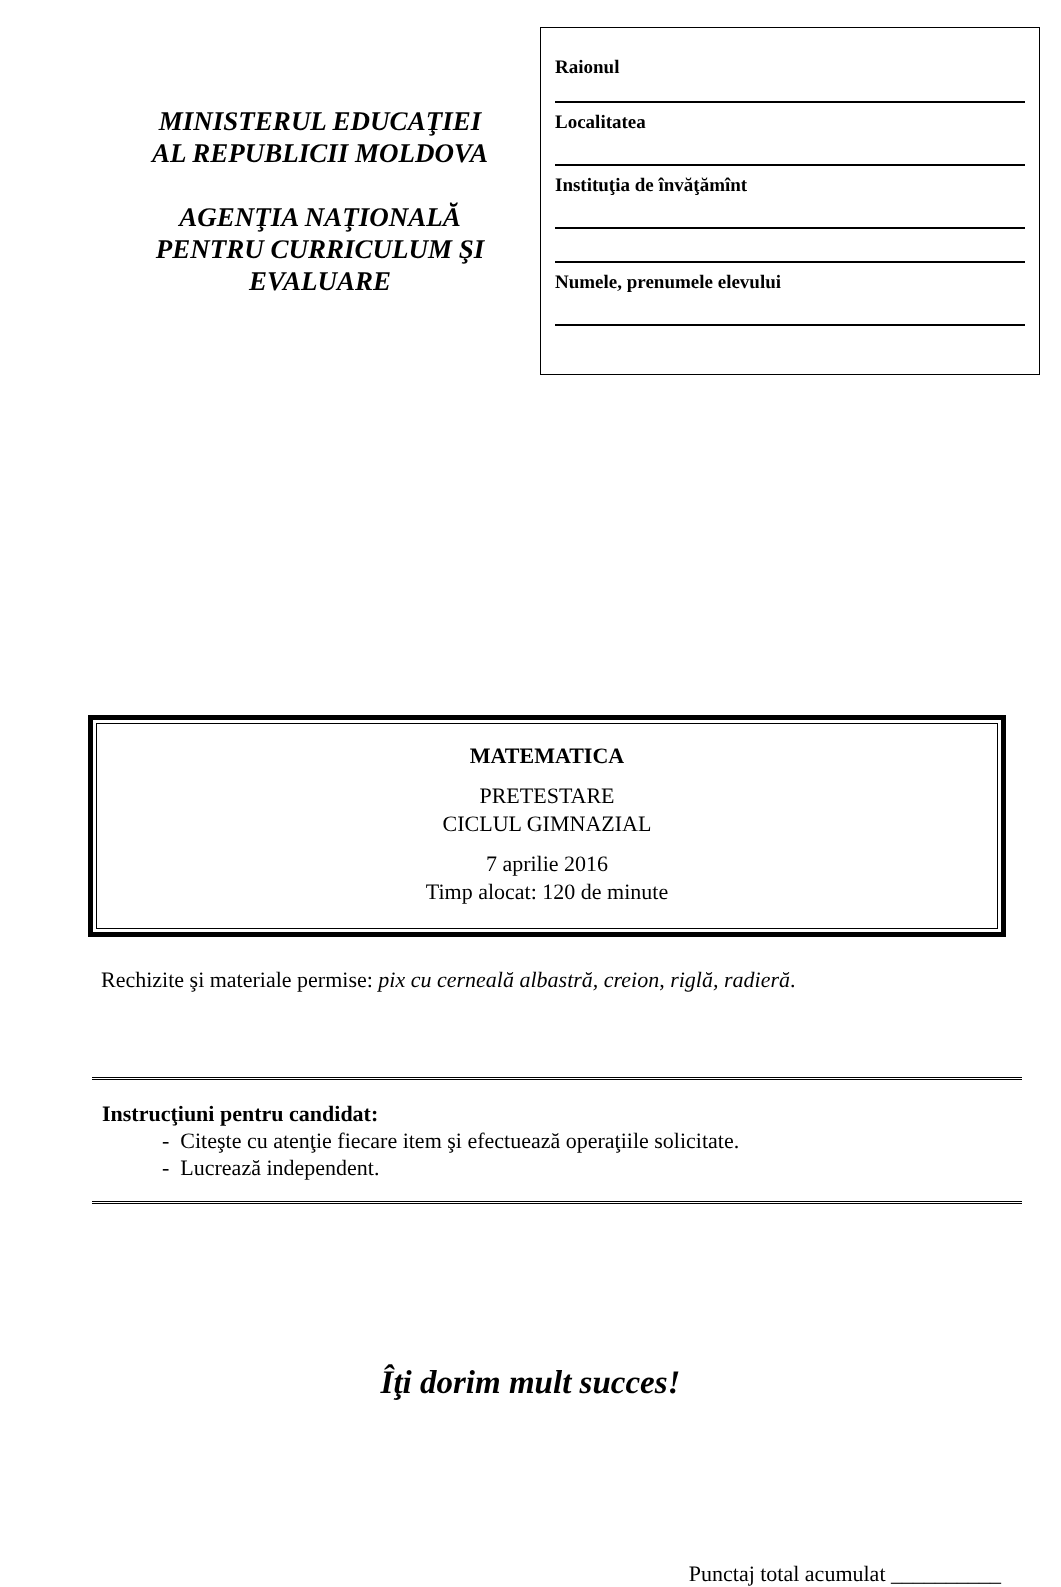MINISTERUL EDUCAŢIEI
AL REPUBLICII MOLDOVA
AGENŢIA NAŢIONALĂ
PENTRU CURRICULUM ŞI
EVALUARE
Raionul
Localitatea
Instituţia de învăţămînt
Numele, prenumele elevului
MATEMATICA
PRETESTARE
CICLUL GIMNAZIAL
7 aprilie 2016
Timp alocat: 120 de minute
Rechizite şi materiale permise: pix cu cerneală albastră, creion, riglă, radieră.
Instrucţiuni pentru candidat:
- Citeşte cu atenţie fiecare item şi efectuează operaţiile solicitate.
- Lucrează independent.
Îţi dorim mult succes!
Punctaj total acumulat __________